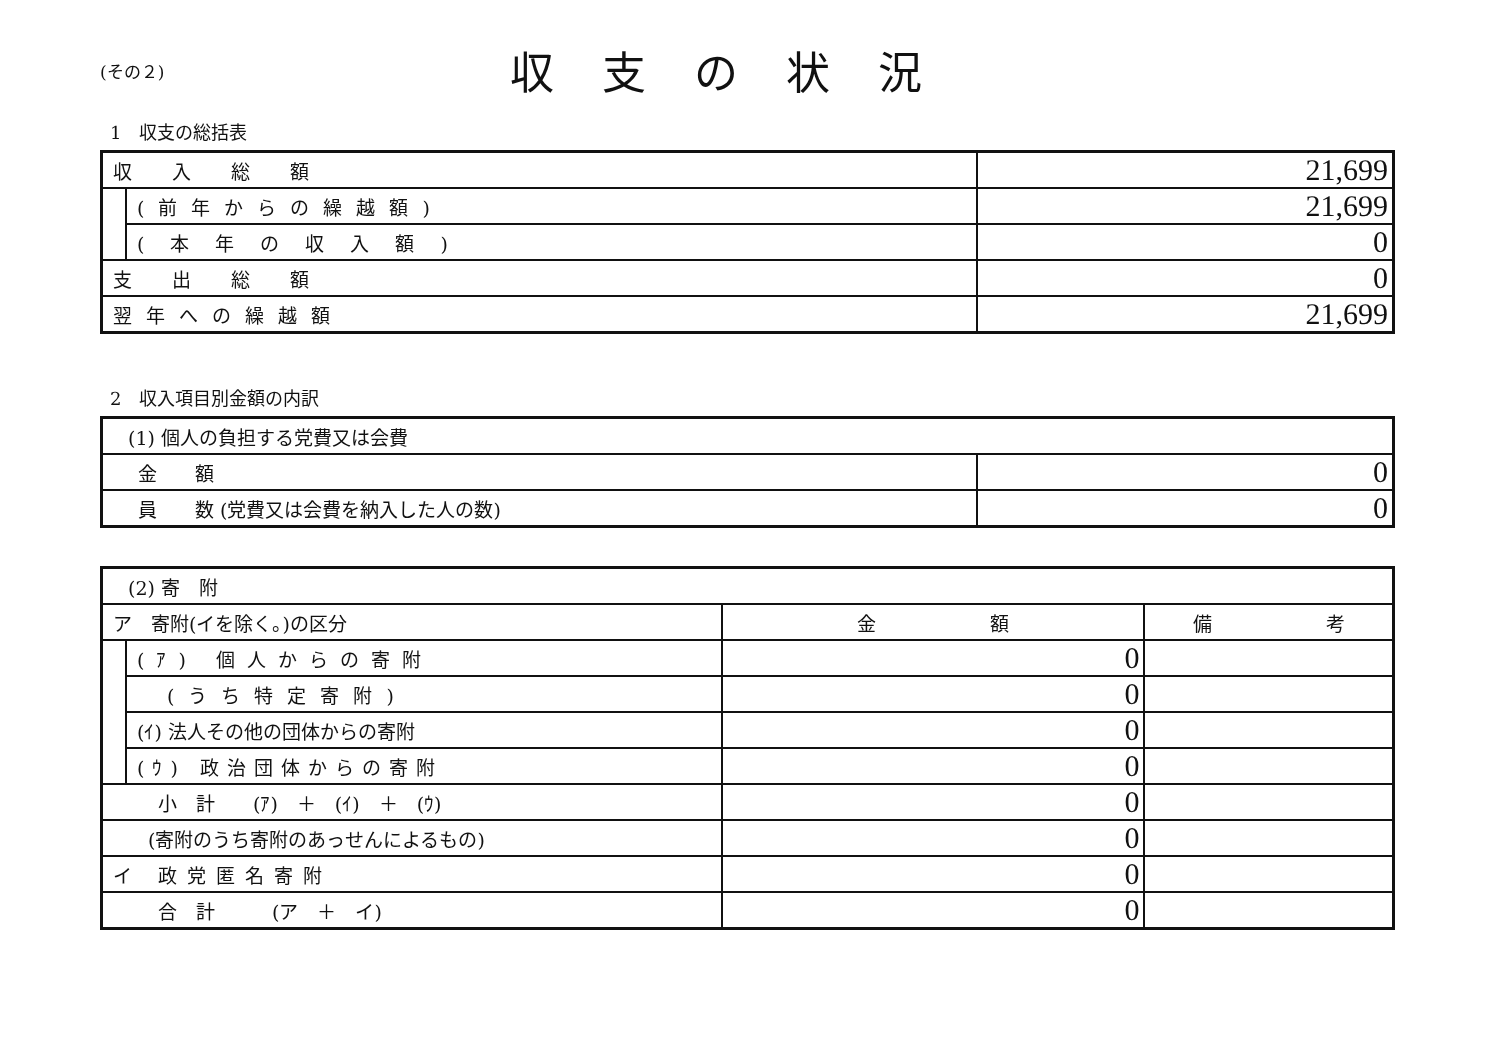(その２)
収支の状況
1　収支の総括表
| 収入総額 | | 21,699 |
| | (前年からの繰越額) | 21,699 |
| | (本年の収入額) | 0 |
| 支出総額 | | 0 |
| 翌年への繰越額 | | 21,699 |
2　収入項目別金額の内訳
| (1) 個人の負担する党費又は会費 | |
| 金 額 | 0 |
| 員 数 (党費又は会費を納入した人の数) | 0 |
| (2) 寄 附 | | | |
| ア 寄附(イを除く。)の区分 | | 金 額 | 備 考 |
| | (ｱ) 個人からの寄附 | 0 | |
| | (うち特定寄附) | 0 | |
| | (ｲ) 法人その他の団体からの寄附 | 0 | |
| | (ｳ) 政治団体からの寄附 | 0 | |
| 小 計 (ｱ) ＋ (ｲ) ＋ (ｳ) | | 0 | |
| (寄附のうち寄附のあっせんによるもの) | | 0 | |
| イ 政党匿名寄附 | | 0 | |
| 合 計 (ア ＋ イ) | | 0 | |